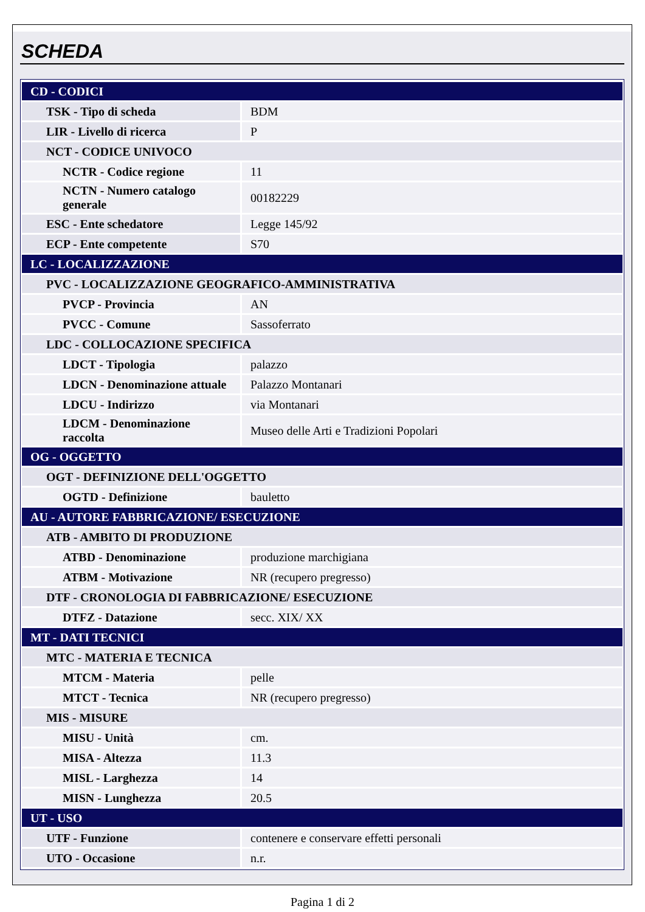SCHEDA
| CD - CODICI | |
| TSK - Tipo di scheda | BDM |
| LIR - Livello di ricerca | P |
| NCT - CODICE UNIVOCO | |
| NCTR - Codice regione | 11 |
| NCTN - Numero catalogo generale | 00182229 |
| ESC - Ente schedatore | Legge 145/92 |
| ECP - Ente competente | S70 |
| LC - LOCALIZZAZIONE | |
| PVC - LOCALIZZAZIONE GEOGRAFICO-AMMINISTRATIVA | |
| PVCP - Provincia | AN |
| PVCC - Comune | Sassoferrato |
| LDC - COLLOCAZIONE SPECIFICA | |
| LDCT - Tipologia | palazzo |
| LDCN - Denominazione attuale | Palazzo Montanari |
| LDCU - Indirizzo | via Montanari |
| LDCM - Denominazione raccolta | Museo delle Arti e Tradizioni Popolari |
| OG - OGGETTO | |
| OGT - DEFINIZIONE DELL'OGGETTO | |
| OGTD - Definizione | bauletto |
| AU - AUTORE FABBRICAZIONE/ ESECUZIONE | |
| ATB - AMBITO DI PRODUZIONE | |
| ATBD - Denominazione | produzione marchigiana |
| ATBM - Motivazione | NR (recupero pregresso) |
| DTF - CRONOLOGIA DI FABBRICAZIONE/ ESECUZIONE | |
| DTFZ - Datazione | secc. XIX/ XX |
| MT - DATI TECNICI | |
| MTC - MATERIA E TECNICA | |
| MTCM - Materia | pelle |
| MTCT - Tecnica | NR (recupero pregresso) |
| MIS - MISURE | |
| MISU - Unità | cm. |
| MISA - Altezza | 11.3 |
| MISL - Larghezza | 14 |
| MISN - Lunghezza | 20.5 |
| UT - USO | |
| UTF - Funzione | contenere e conservare effetti personali |
| UTO - Occasione | n.r. |
Pagina 1 di 2